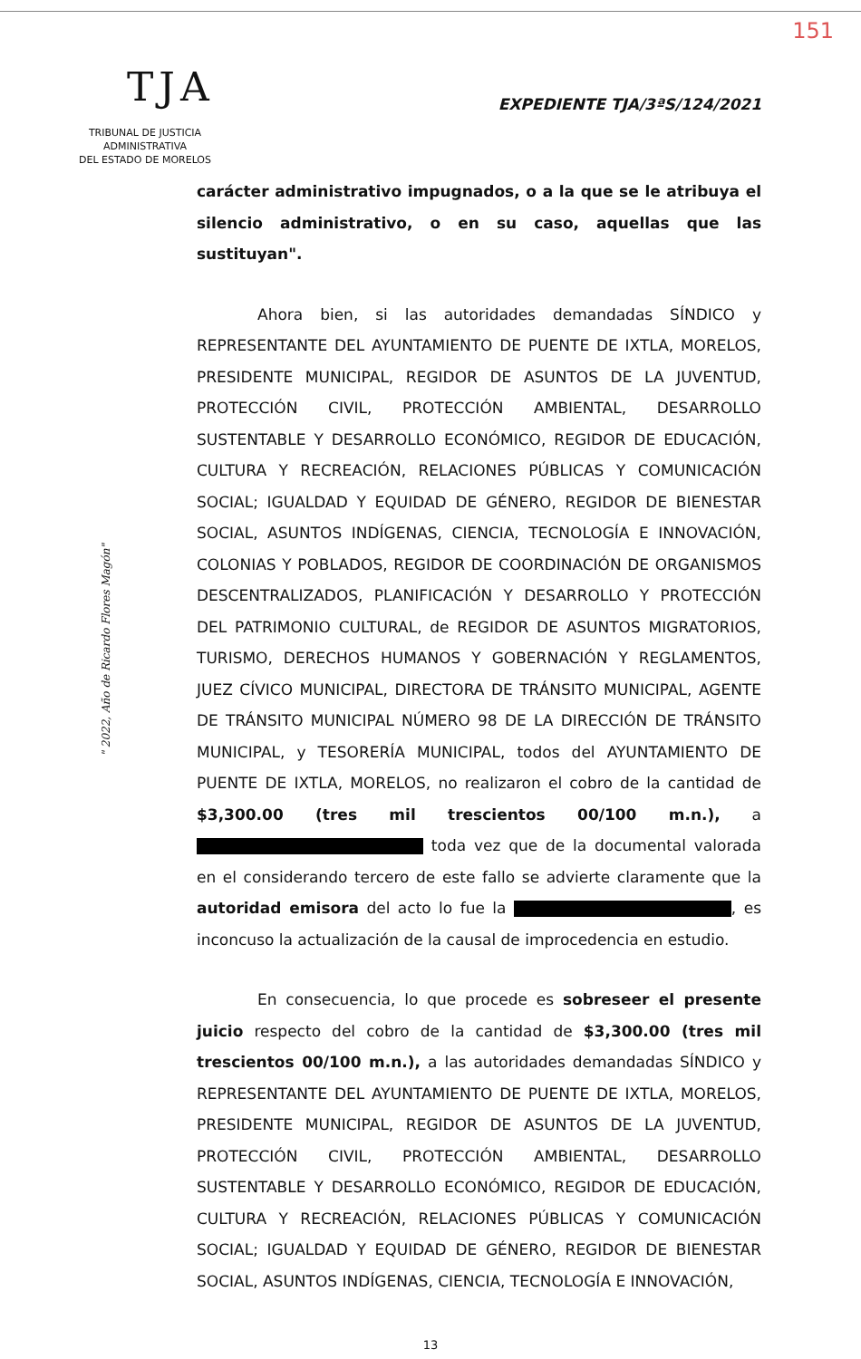151
TJA
TRIBUNAL DE JUSTICIA ADMINISTRATIVA
DEL ESTADO DE MORELOS
EXPEDIENTE TJA/3ªS/124/2021
" 2022, Año de Ricardo Flores Magón"
carácter administrativo impugnados, o a la que se le atribuya el silencio administrativo, o en su caso, aquellas que las sustituyan".
Ahora bien, si las autoridades demandadas SÍNDICO y REPRESENTANTE DEL AYUNTAMIENTO DE PUENTE DE IXTLA, MORELOS, PRESIDENTE MUNICIPAL, REGIDOR DE ASUNTOS DE LA JUVENTUD, PROTECCIÓN CIVIL, PROTECCIÓN AMBIENTAL, DESARROLLO SUSTENTABLE Y DESARROLLO ECONÓMICO, REGIDOR DE EDUCACIÓN, CULTURA Y RECREACIÓN, RELACIONES PÚBLICAS Y COMUNICACIÓN SOCIAL; IGUALDAD Y EQUIDAD DE GÉNERO, REGIDOR DE BIENESTAR SOCIAL, ASUNTOS INDÍGENAS, CIENCIA, TECNOLOGÍA E INNOVACIÓN, COLONIAS Y POBLADOS, REGIDOR DE COORDINACIÓN DE ORGANISMOS DESCENTRALIZADOS, PLANIFICACIÓN Y DESARROLLO Y PROTECCIÓN DEL PATRIMONIO CULTURAL, de REGIDOR DE ASUNTOS MIGRATORIOS, TURISMO, DERECHOS HUMANOS Y GOBERNACIÓN Y REGLAMENTOS, JUEZ CÍVICO MUNICIPAL, DIRECTORA DE TRÁNSITO MUNICIPAL, AGENTE DE TRÁNSITO MUNICIPAL NÚMERO 98 DE LA DIRECCIÓN DE TRÁNSITO MUNICIPAL, y TESORERÍA MUNICIPAL, todos del AYUNTAMIENTO DE PUENTE DE IXTLA, MORELOS, no realizaron el cobro de la cantidad de $3,300.00 (tres mil trescientos 00/100 m.n.), a toda vez que de la documental valorada en el considerando tercero de este fallo se advierte claramente que la autoridad emisora del acto lo fue la , es inconcuso la actualización de la causal de improcedencia en estudio.
En consecuencia, lo que procede es sobreseer el presente juicio respecto del cobro de la cantidad de $3,300.00 (tres mil trescientos 00/100 m.n.), a las autoridades demandadas SÍNDICO y REPRESENTANTE DEL AYUNTAMIENTO DE PUENTE DE IXTLA, MORELOS, PRESIDENTE MUNICIPAL, REGIDOR DE ASUNTOS DE LA JUVENTUD, PROTECCIÓN CIVIL, PROTECCIÓN AMBIENTAL, DESARROLLO SUSTENTABLE Y DESARROLLO ECONÓMICO, REGIDOR DE EDUCACIÓN, CULTURA Y RECREACIÓN, RELACIONES PÚBLICAS Y COMUNICACIÓN SOCIAL; IGUALDAD Y EQUIDAD DE GÉNERO, REGIDOR DE BIENESTAR SOCIAL, ASUNTOS INDÍGENAS, CIENCIA, TECNOLOGÍA E INNOVACIÓN,
13